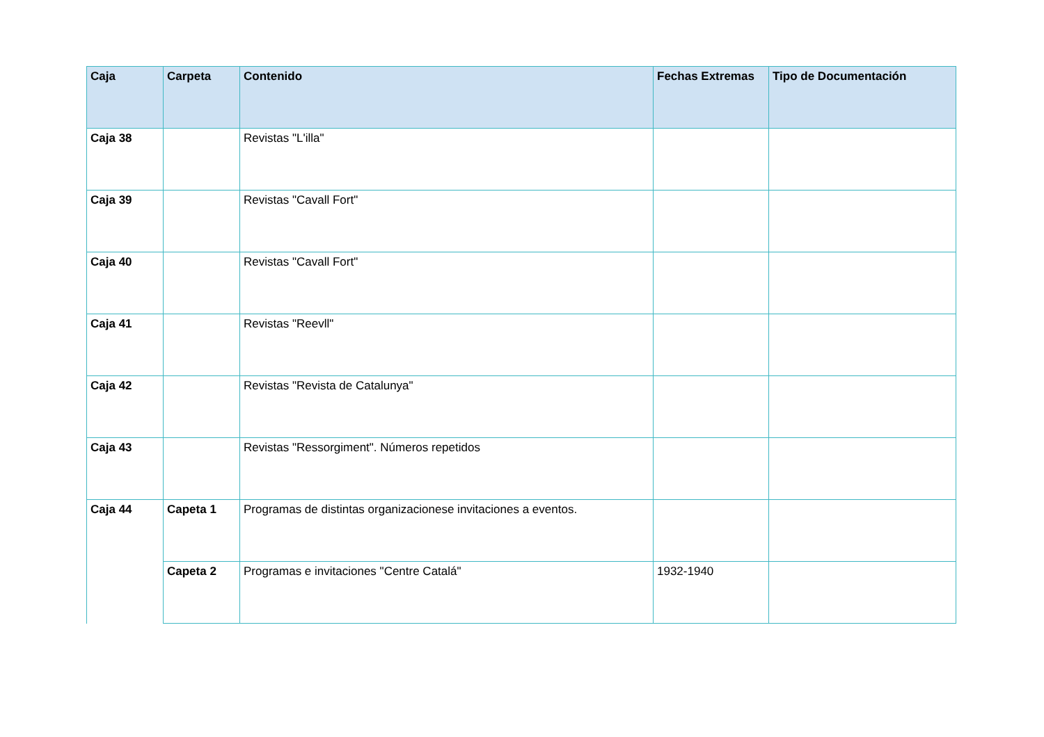| Caja | Carpeta | Contenido | Fechas Extremas | Tipo de Documentación |
| --- | --- | --- | --- | --- |
| Caja 38 | | Revistas "L'illa" | | |
| Caja 39 | | Revistas "Cavall Fort" | | |
| Caja 40 | | Revistas "Cavall Fort" | | |
| Caja 41 | | Revistas "Reevll" | | |
| Caja 42 | | Revistas "Revista de Catalunya" | | |
| Caja 43 | | Revistas "Ressorgiment". Números repetidos | | |
| Caja 44 | Capeta 1 | Programas de distintas organizacionese invitaciones a eventos. | | |
| | Capeta 2 | Programas e invitaciones "Centre Catalá" | 1932-1940 | |